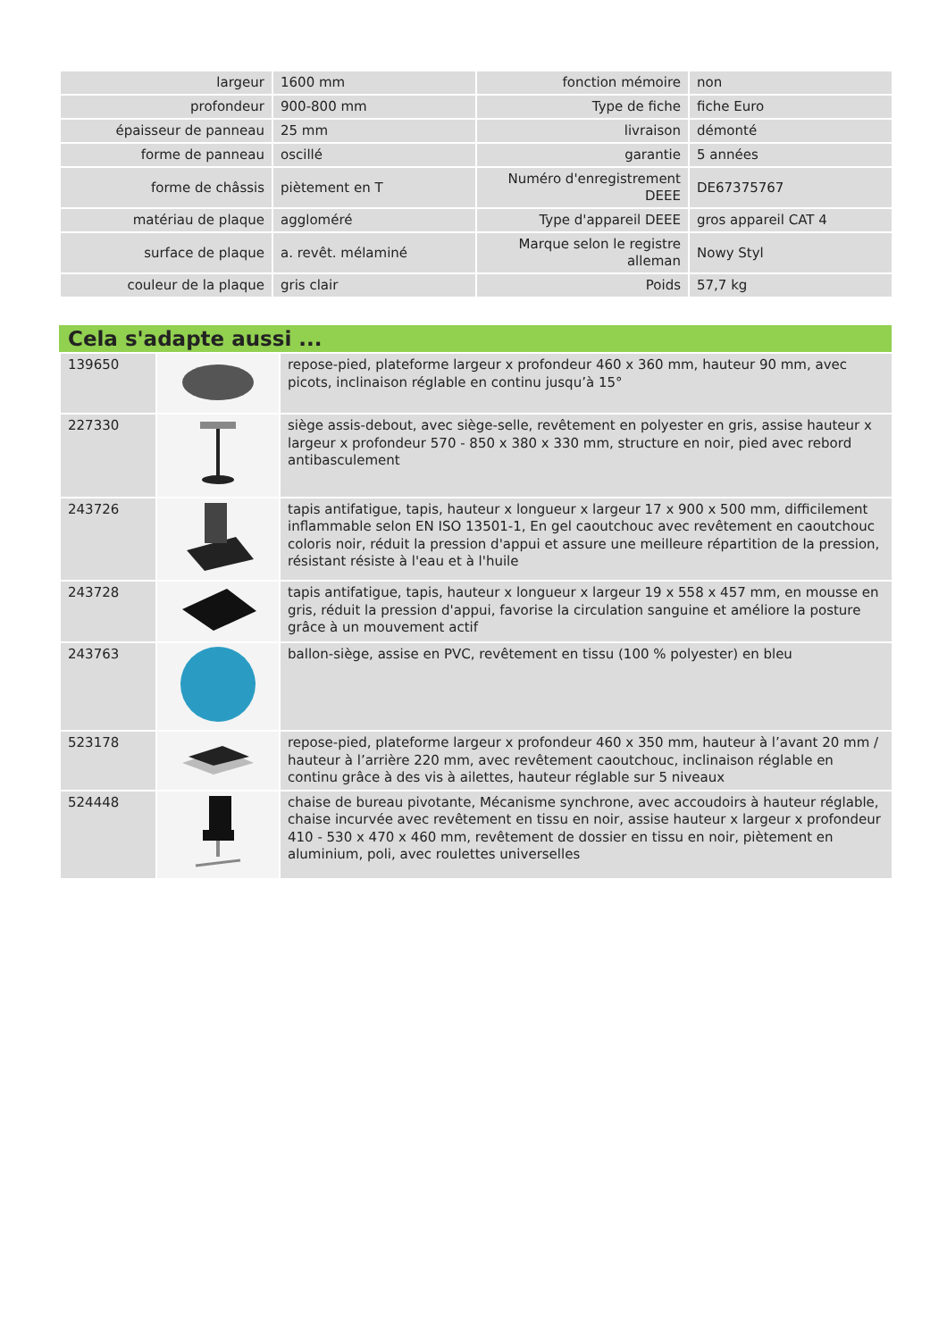| largeur | 1600 mm | fonction mémoire | non |
| profondeur | 900-800 mm | Type de fiche | fiche Euro |
| épaisseur de panneau | 25 mm | livraison | démonté |
| forme de panneau | oscillé | garantie | 5 années |
| forme de châssis | piètement en T | Numéro d'enregistrement DEEE | DE67375767 |
| matériau de plaque | aggloméré | Type d'appareil DEEE | gros appareil CAT 4 |
| surface de plaque | a. revêt. mélaminé | Marque selon le registre alleman | Nowy Styl |
| couleur de la plaque | gris clair | Poids | 57,7 kg |
Cela s'adapte aussi ...
| 139650 | | repose-pied, plateforme largeur x profondeur 460 x 360 mm, hauteur 90 mm, avec picots, inclinaison réglable en continu jusqu’à 15° |
| 227330 | | siège assis-debout, avec siège-selle, revêtement en polyester en gris, assise hauteur x largeur x profondeur 570 - 850 x 380 x 330 mm, structure en noir, pied avec rebord antibasculement |
| 243726 | | tapis antifatigue, tapis, hauteur x longueur x largeur 17 x 900 x 500 mm, difficilement inflammable selon EN ISO 13501-1, En gel caoutchouc avec revêtement en caoutchouc coloris noir, réduit la pression d'appui et assure une meilleure répartition de la pression, résistant résiste à l'eau et à l'huile |
| 243728 | | tapis antifatigue, tapis, hauteur x longueur x largeur 19 x 558 x 457 mm, en mousse en gris, réduit la pression d'appui, favorise la circulation sanguine et améliore la posture grâce à un mouvement actif |
| 243763 | | ballon-siège, assise en PVC, revêtement en tissu (100 % polyester) en bleu |
| 523178 | | repose-pied, plateforme largeur x profondeur 460 x 350 mm, hauteur à l’avant 20 mm / hauteur à l’arrière 220 mm, avec revêtement caoutchouc, inclinaison réglable en continu grâce à des vis à ailettes, hauteur réglable sur 5 niveaux |
| 524448 | | chaise de bureau pivotante, Mécanisme synchrone, avec accoudoirs à hauteur réglable, chaise incurvée avec revêtement en tissu en noir, assise hauteur x largeur x profondeur 410 - 530 x 470 x 460 mm, revêtement de dossier en tissu en noir, piètement en aluminium, poli, avec roulettes universelles |